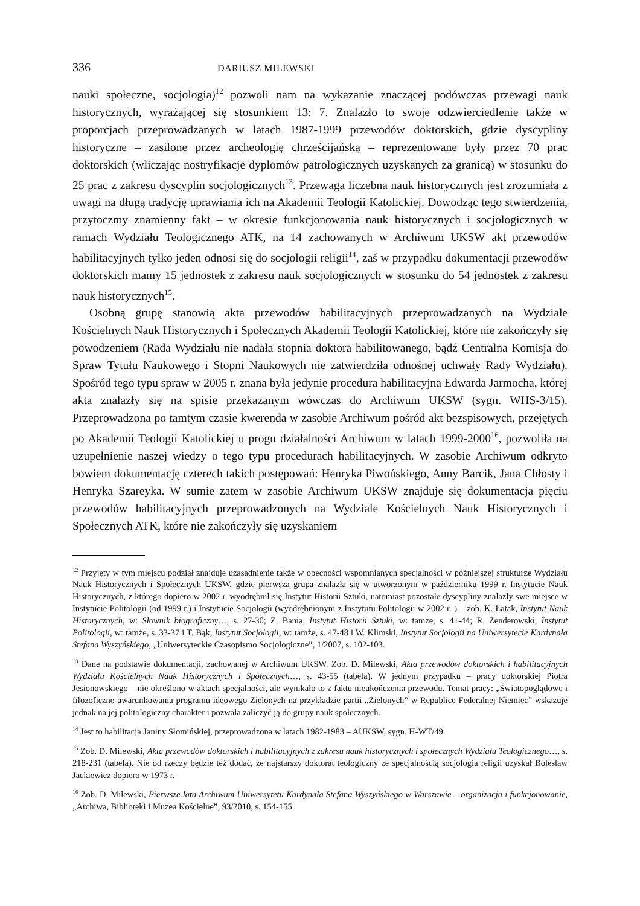336 DARIUSZ MILEWSKI
nauki społeczne, socjologia)<sup>12</sup> pozwoli nam na wykazanie znaczącej podówczas przewagi nauk historycznych, wyrażającej się stosunkiem 13: 7. Znalazło to swoje odzwierciedlenie także w proporcjach przeprowadzanych w latach 1987-1999 przewodów doktorskich, gdzie dyscypliny historyczne – zasilone przez archeologię chrześcijańską – reprezentowane były przez 70 prac doktorskich (wliczając nostryfikacje dyplomów patrologicznych uzyskanych za granicą) w stosunku do 25 prac z zakresu dyscyplin socjologicznych<sup>13</sup>. Przewaga liczebna nauk historycznych jest zrozumiała z uwagi na długą tradycję uprawiania ich na Akademii Teologii Katolickiej. Dowodząc tego stwierdzenia, przytoczmy znamienny fakt – w okresie funkcjonowania nauk historycznych i socjologicznych w ramach Wydziału Teologicznego ATK, na 14 zachowanych w Archiwum UKSW akt przewodów habilitacyjnych tylko jeden odnosi się do socjologii religii<sup>14</sup>, zaś w przypadku dokumentacji przewodów doktorskich mamy 15 jednostek z zakresu nauk socjologicznych w stosunku do 54 jednostek z zakresu nauk historycznych<sup>15</sup>.
Osobną grupę stanowią akta przewodów habilitacyjnych przeprowadzanych na Wydziale Kościelnych Nauk Historycznych i Społecznych Akademii Teologii Katolickiej, które nie zakończyły się powodzeniem (Rada Wydziału nie nadała stopnia doktora habilitowanego, bądź Centralna Komisja do Spraw Tytułu Naukowego i Stopni Naukowych nie zatwierdziła odnośnej uchwały Rady Wydziału). Spośród tego typu spraw w 2005 r. znana była jedynie procedura habilitacyjna Edwarda Jarmocha, której akta znalazły się na spisie przekazanym wówczas do Archiwum UKSW (sygn. WHS-3/15). Przeprowadzona po tamtym czasie kwerenda w zasobie Archiwum pośród akt bezspisowych, przejętych po Akademii Teologii Katolickiej u progu działalności Archiwum w latach 1999-2000<sup>16</sup>, pozwoliła na uzupełnienie naszej wiedzy o tego typu procedurach habilitacyjnych. W zasobie Archiwum odkryto bowiem dokumentację czterech takich postępowań: Henryka Piwońskiego, Anny Barcik, Jana Chłosty i Henryka Szareyka. W sumie zatem w zasobie Archiwum UKSW znajduje się dokumentacja pięciu przewodów habilitacyjnych przeprowadzonych na Wydziale Kościelnych Nauk Historycznych i Społecznych ATK, które nie zakończyły się uzyskaniem
<sup>12</sup> Przyjęty w tym miejscu podział znajduje uzasadnienie także w obecności wspomnianych specjalności w późniejszej strukturze Wydziału Nauk Historycznych i Społecznych UKSW, gdzie pierwsza grupa znalazła się w utworzonym w październiku 1999 r. Instytucie Nauk Historycznych, z którego dopiero w 2002 r. wyodrębnił się Instytut Historii Sztuki, natomiast pozostałe dyscypliny znalazły swe miejsce w Instytucie Politologii (od 1999 r.) i Instytucie Socjologii (wyodrębnionym z Instytutu Politologii w 2002 r. ) – zob. K. Łatak, Instytut Nauk Historycznych, w: Słownik biograficzny…, s. 27-30; Z. Bania, Instytut Historii Sztuki, w: tamże, s. 41-44; R. Zenderowski, Instytut Politologii, w: tamże, s. 33-37 i T. Bąk, Instytut Socjologii, w: tamże, s. 47-48 i W. Klimski, Instytut Socjologii na Uniwersytecie Kardynała Stefana Wyszyńskiego, „Uniwersyteckie Czasopismo Socjologiczne”, 1/2007, s. 102-103.
<sup>13</sup> Dane na podstawie dokumentacji, zachowanej w Archiwum UKSW. Zob. D. Milewski, Akta przewodów doktorskich i habilitacyjnych Wydziału Kościelnych Nauk Historycznych i Społecznych…, s. 43-55 (tabela). W jednym przypadku – pracy doktorskiej Piotra Jesionowskiego – nie określono w aktach specjalności, ale wynikało to z faktu nieukończenia przewodu. Temat pracy: „Światopoglądowe i filozoficzne uwarunkowania programu ideowego Zielonych na przykładzie partii „Zielonych” w Republice Federalnej Niemiec” wskazuje jednak na jej politologiczny charakter i pozwala zaliczyć ją do grupy nauk społecznych.
<sup>14</sup> Jest to habilitacja Janiny Słomińskiej, przeprowadzona w latach 1982-1983 – AUKSW, sygn. H-WT/49.
<sup>15</sup> Zob. D. Milewski, Akta przewodów doktorskich i habilitacyjnych z zakresu nauk historycznych i społecznych Wydziału Teologicznego…, s. 218-231 (tabela). Nie od rzeczy będzie też dodać, że najstarszy doktorat teologiczny ze specjalnością socjologia religii uzyskał Bolesław Jackiewicz dopiero w 1973 r.
<sup>16</sup> Zob. D. Milewski, Pierwsze lata Archiwum Uniwersytetu Kardynała Stefana Wyszyńskiego w Warszawie – organizacja i funkcjonowanie, „Archiwa, Biblioteki i Muzea Kościelne”, 93/2010, s. 154-155.